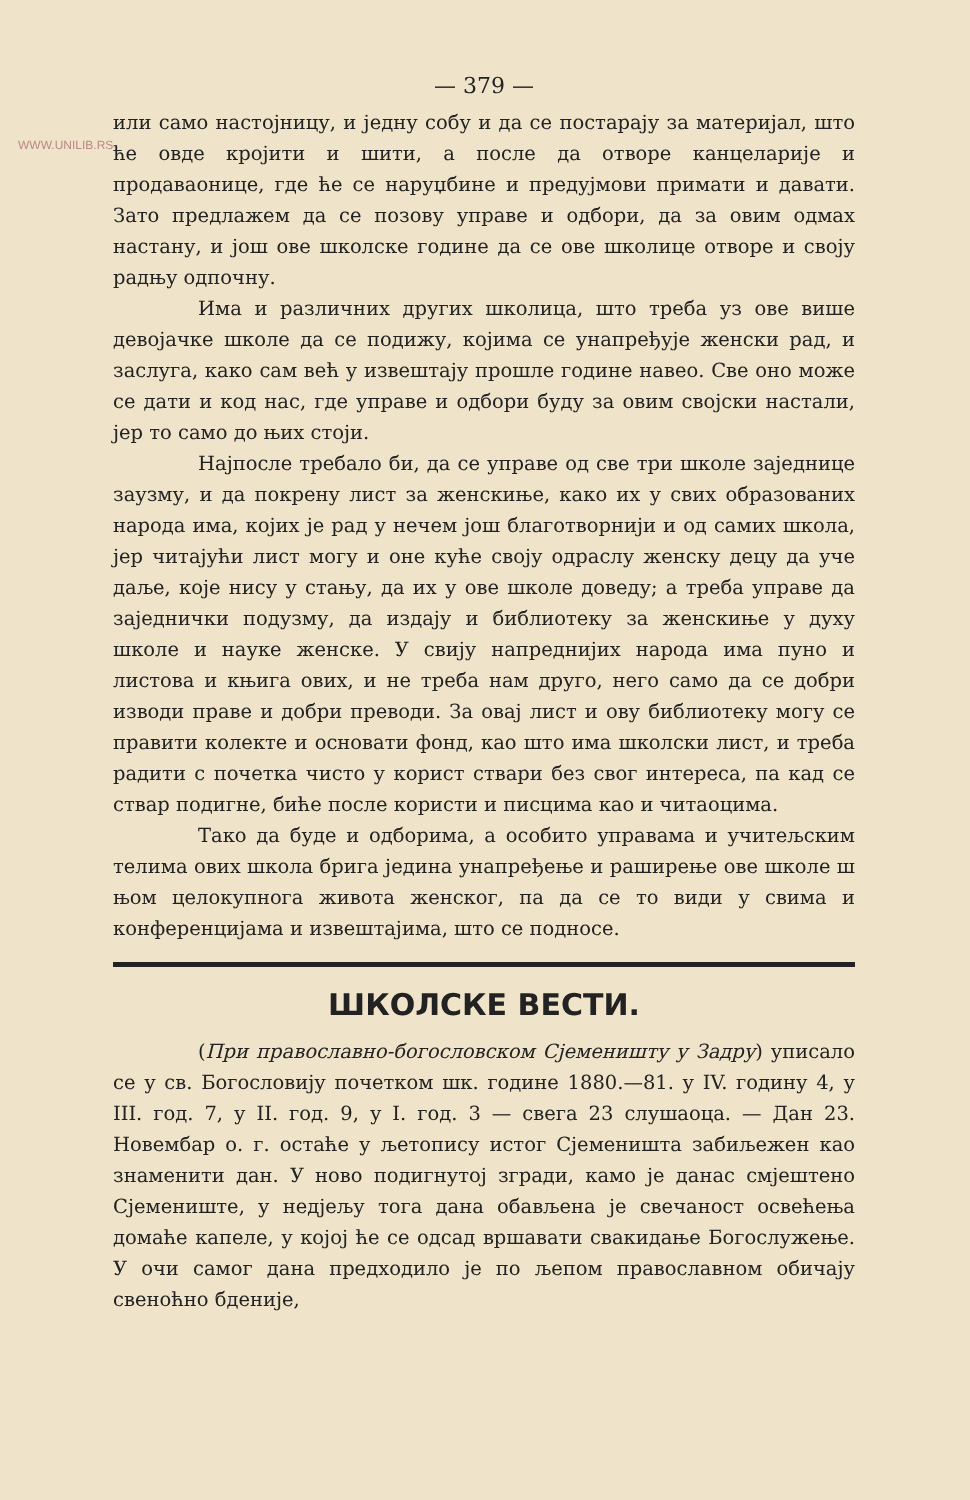WWW.UNILIB.RS
— 379 —
или само настојницу, и једну собу и да се постарају за материјал, што ће овде кројити и шити, а после да отворе канцеларије и продаваонице, где ће се наруџбине и предујмови примати и давати. Зато предлажем да се позову управе и одбори, да за овим одмах настану, и још ове школске године да се ове школице отворе и своју радњу одпочну.
Има и различних других школица, што треба уз ове више девојачке школе да се подижу, којима се унапређује женски рад, и заслуга, како сам већ у извештају прошле године навео. Све оно може се дати и код нас, где управе и одбори буду за овим својски настали, јер то само до њих стоји.
Најпосле требало би, да се управе од све три школе заједнице заузму, и да покрену лист за женскиње, како их у свих образованих народа има, којих је рад у нечем још благотворнији и од самих школа, јер читајући лист могу и оне куће своју одраслу женску децу да уче даље, које нису у стању, да их у ове школе доведу; а треба управе да заједнички подузму, да издају и библиотеку за женскиње у духу школе и науке женске. У свију напреднијих народа има пуно и листова и књига ових, и не треба нам друго, него само да се добри изводи праве и добри преводи. За овај лист и ову библиотеку могу се правити колекте и основати фонд, као што има школски лист, и треба радити с почетка чисто у корист ствари без свог интереса, па кад се ствар подигне, биће после користи и писцима као и читаоцима.
Тако да буде и одборима, а особито управама и учитељским телима ових школа брига јединa унапређење и раширење ове школе ш њом целокупнога живота женског, па да се то види у свима и конференцијама и извештајима, што се подносе.
ШКОЛСКЕ ВЕСТИ.
(При православно-богословском Сјеменишту у Задру) уписало се у св. Богословију почетком шк. године 1880.—81. у IV. годину 4, у III. год. 7, у II. год. 9, у I. год. 3 — свега 23 слушаоца. — Дан 23. Новембар о. г. остаће у љетопису истог Сјеменишта забиљежен као знаменити дан. У ново подигнутој згради, камо је данас смјештено Сјемениште, у недјељу тога дана обављена је свечаност освећења домаће капеле, у којој ће се одсад вршавати свакидање Богослужење. У очи самог дана предходило је по љепом православном обичају свеноћно бденије,